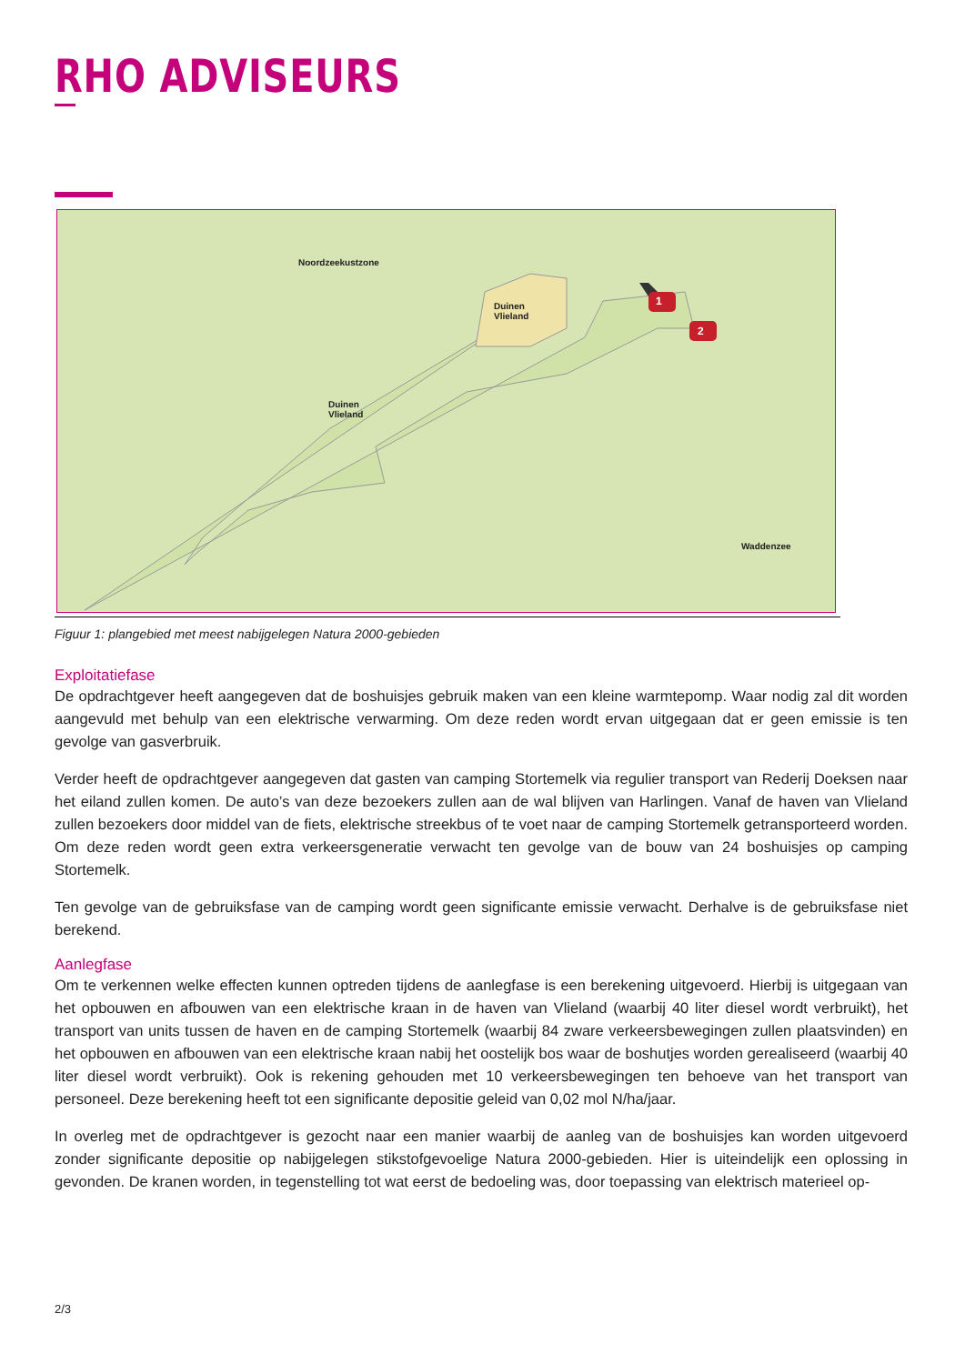RHO ADVISEURS
Noordzeekustzone
Duinen
Vlieland
1
2
Duinen
Vlieland
Waddenzee
Figuur 1: plangebied met meest nabijgelegen Natura 2000-gebieden
Exploitatiefase
De opdrachtgever heeft aangegeven dat de boshuisjes gebruik maken van een kleine warmtepomp. Waar nodig zal dit worden aangevuld met behulp van een elektrische verwarming. Om deze reden wordt ervan uitgegaan dat er geen emissie is ten gevolge van gasverbruik.
Verder heeft de opdrachtgever aangegeven dat gasten van camping Stortemelk via regulier transport van Rederij Doeksen naar het eiland zullen komen. De auto’s van deze bezoekers zullen aan de wal blijven van Harlingen. Vanaf de haven van Vlieland zullen bezoekers door middel van de fiets, elektrische streekbus of te voet naar de camping Stortemelk getransporteerd worden. Om deze reden wordt geen extra verkeersgeneratie verwacht ten gevolge van de bouw van 24 boshuisjes op camping Stortemelk.
Ten gevolge van de gebruiksfase van de camping wordt geen significante emissie verwacht. Derhalve is de gebruiksfase niet berekend.
Aanlegfase
Om te verkennen welke effecten kunnen optreden tijdens de aanlegfase is een berekening uitgevoerd. Hierbij is uitgegaan van het opbouwen en afbouwen van een elektrische kraan in de haven van Vlieland (waarbij 40 liter diesel wordt verbruikt), het transport van units tussen de haven en de camping Stortemelk (waarbij 84 zware verkeersbewegingen zullen plaatsvinden) en het opbouwen en afbouwen van een elektrische kraan nabij het oostelijk bos waar de boshutjes worden gerealiseerd (waarbij 40 liter diesel wordt verbruikt). Ook is rekening gehouden met 10 verkeersbewegingen ten behoeve van het transport van personeel. Deze berekening heeft tot een significante depositie geleid van 0,02 mol N/ha/jaar.
In overleg met de opdrachtgever is gezocht naar een manier waarbij de aanleg van de boshuisjes kan worden uitgevoerd zonder significante depositie op nabijgelegen stikstofgevoelige Natura 2000-gebieden. Hier is uiteindelijk een oplossing in gevonden. De kranen worden, in tegenstelling tot wat eerst de bedoeling was, door toepassing van elektrisch materieel op-
2/3